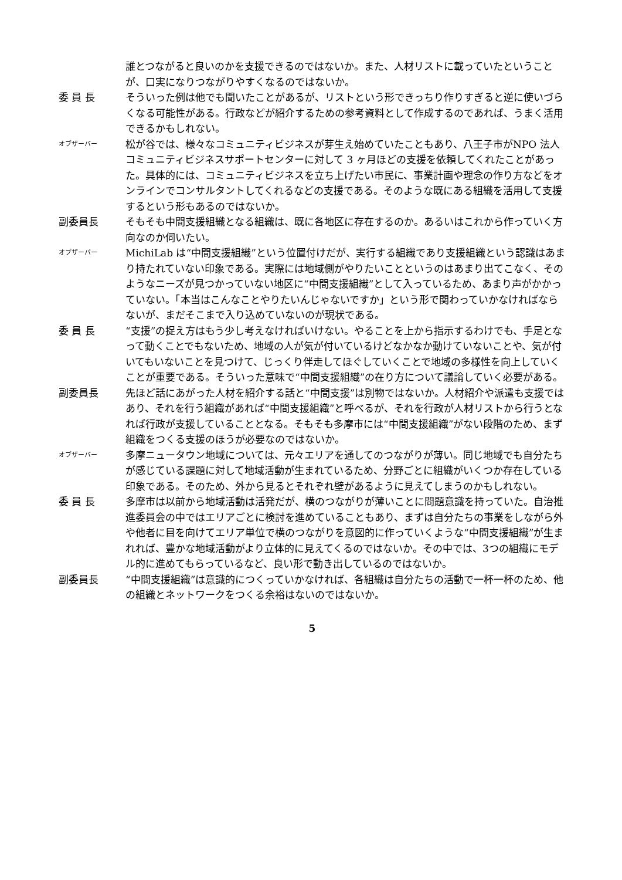誰とつながると良いのかを支援できるのではないか。また、人材リストに載っていたということが、口実になりつながりやすくなるのではないか。
委 員 長 そういった例は他でも聞いたことがあるが、リストという形できっちり作りすぎると逆に使いづらくなる可能性がある。行政などが紹介するための参考資料として作成するのであれば、うまく活用できるかもしれない。
オブザーバー
松が谷では、様々なコミュニティビジネスが芽生え始めていたこともあり、八王子市がNPO 法人コミュニティビジネスサポートセンターに対して 3 ヶ月ほどの支援を依頼してくれたことがあった。具体的には、コミュニティビジネスを立ち上げたい市民に、事業計画や理念の作り方などをオンラインでコンサルタントしてくれるなどの支援である。そのような既にある組織を活用して支援するという形もあるのではないか。
副委員長 そもそも中間支援組織となる組織は、既に各地区に存在するのか。あるいはこれから作っていく方向なのか伺いたい。
オブザーバー
MichiLab は“中間支援組織”という位置付けだが、実行する組織であり支援組織という認識はあまり持たれていない印象である。実際には地域側がやりたいことというのはあまり出てこなく、そのようなニーズが見つかっていない地区に“中間支援組織”として入っているため、あまり声がかかっていない。「本当はこんなことやりたいんじゃないですか」という形で関わっていかなければならないが、まだそこまで入り込めていないのが現状である。
委 員 長 “支援”の捉え方はもう少し考えなければいけない。やることを上から指示するわけでも、手足となって動くことでもないため、地域の人が気が付いているけどなかなか動けていないことや、気が付いてもいないことを見つけて、じっくり伴走してほぐしていくことで地域の多様性を向上していくことが重要である。そういった意味で“中間支援組織”の在り方について議論していく必要がある。
副委員長 先ほど話にあがった人材を紹介する話と“中間支援”は別物ではないか。人材紹介や派遣も支援ではあり、それを行う組織があれば“中間支援組織”と呼べるが、それを行政が人材リストから行うとなれば行政が支援していることとなる。そもそも多摩市には“中間支援組織”がない段階のため、まず組織をつくる支援のほうが必要なのではないか。
オブザーバー
多摩ニュータウン地域については、元々エリアを通してのつながりが薄い。同じ地域でも自分たちが感じている課題に対して地域活動が生まれているため、分野ごとに組織がいくつか存在している印象である。そのため、外から見るとそれぞれ壁があるように見えてしまうのかもしれない。
委 員 長 多摩市は以前から地域活動は活発だが、横のつながりが薄いことに問題意識を持っていた。自治推進委員会の中ではエリアごとに検討を進めていることもあり、まずは自分たちの事業をしながら外や他者に目を向けてエリア単位で横のつながりを意図的に作っていくような“中間支援組織”が生まれれば、豊かな地域活動がより立体的に見えてくるのではないか。その中では、3つの組織にモデル的に進めてもらっているなど、良い形で動き出しているのではないか。
副委員長 “中間支援組織”は意識的につくっていかなければ、各組織は自分たちの活動で一杯一杯のため、他の組織とネットワークをつくる余裕はないのではないか。
5